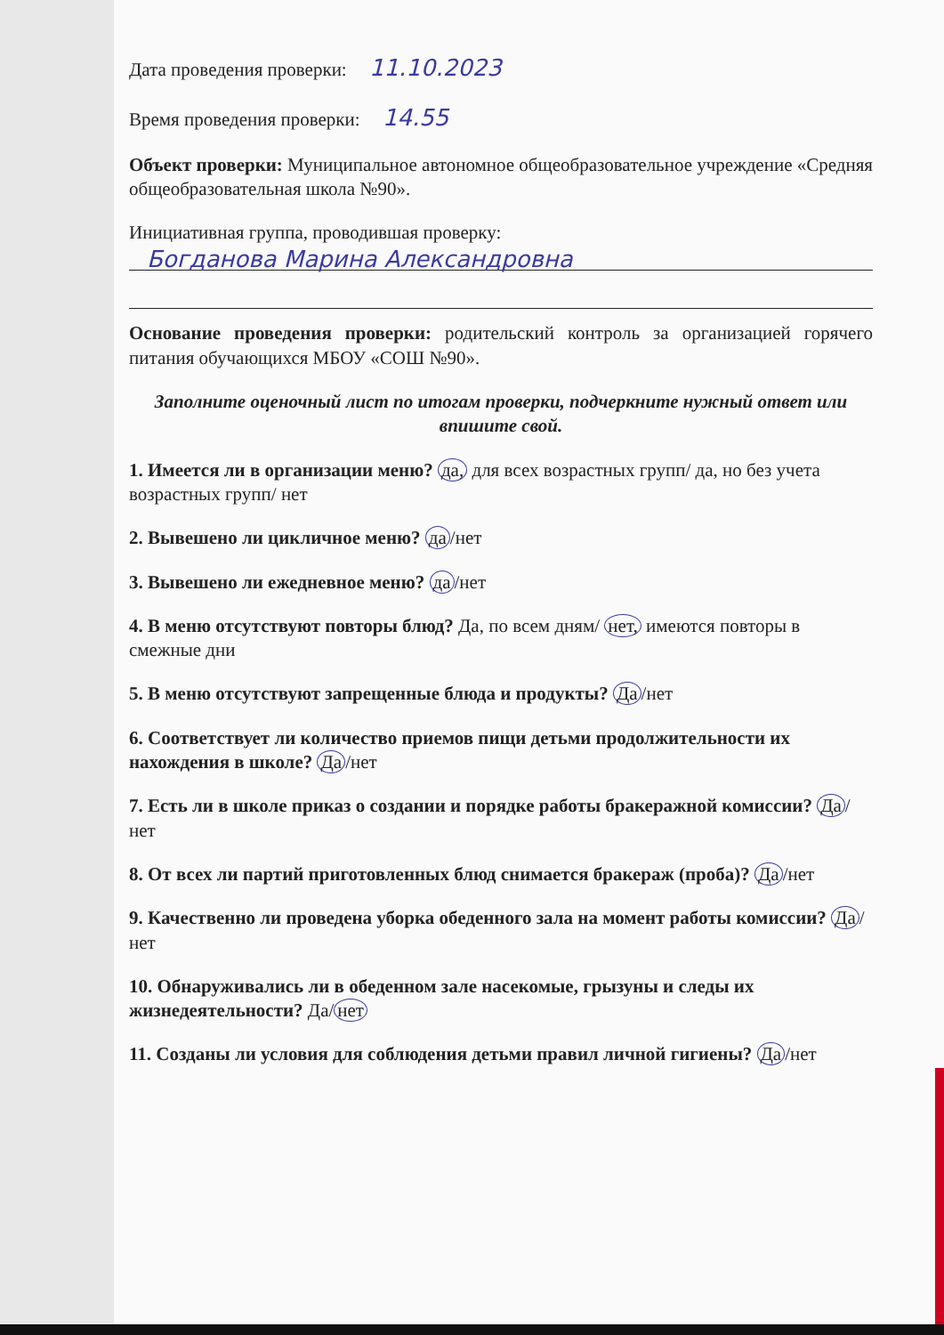Дата проведения проверки: 11.10.2023
Время проведения проверки: 14.55
Объект проверки: Муниципальное автономное общеобразовательное учреждение «Средняя общеобразовательная школа №90».
Инициативная группа, проводившая проверку:
Богданова Марина Александровна
Основание проведения проверки: родительский контроль за организацией горячего питания обучающихся МБОУ «СОШ №90».
Заполните оценочный лист по итогам проверки, подчеркните нужный ответ или впишите свой.
1. Имеется ли в организации меню? да, для всех возрастных групп/ да, но без учета возрастных групп/ нет
2. Вывешено ли цикличное меню? да /нет
3. Вывешено ли ежедневное меню? да /нет
4. В меню отсутствуют повторы блюд? Да, по всем дням/ нет, имеются повторы в смежные дни
5. В меню отсутствуют запрещенные блюда и продукты? Да /нет
6. Соответствует ли количество приемов пищи детьми продолжительности их нахождения в школе? Да /нет
7. Есть ли в школе приказ о создании и порядке работы бракеражной комиссии? Да /нет
8. От всех ли партий приготовленных блюд снимается бракераж (проба)? Да /нет
9. Качественно ли проведена уборка обеденного зала на момент работы комиссии? Да /нет
10. Обнаруживались ли в обеденном зале насекомые, грызуны и следы их жизнедеятельности? Да/ нет
11. Созданы ли условия для соблюдения детьми правил личной гигиены? Да /нет